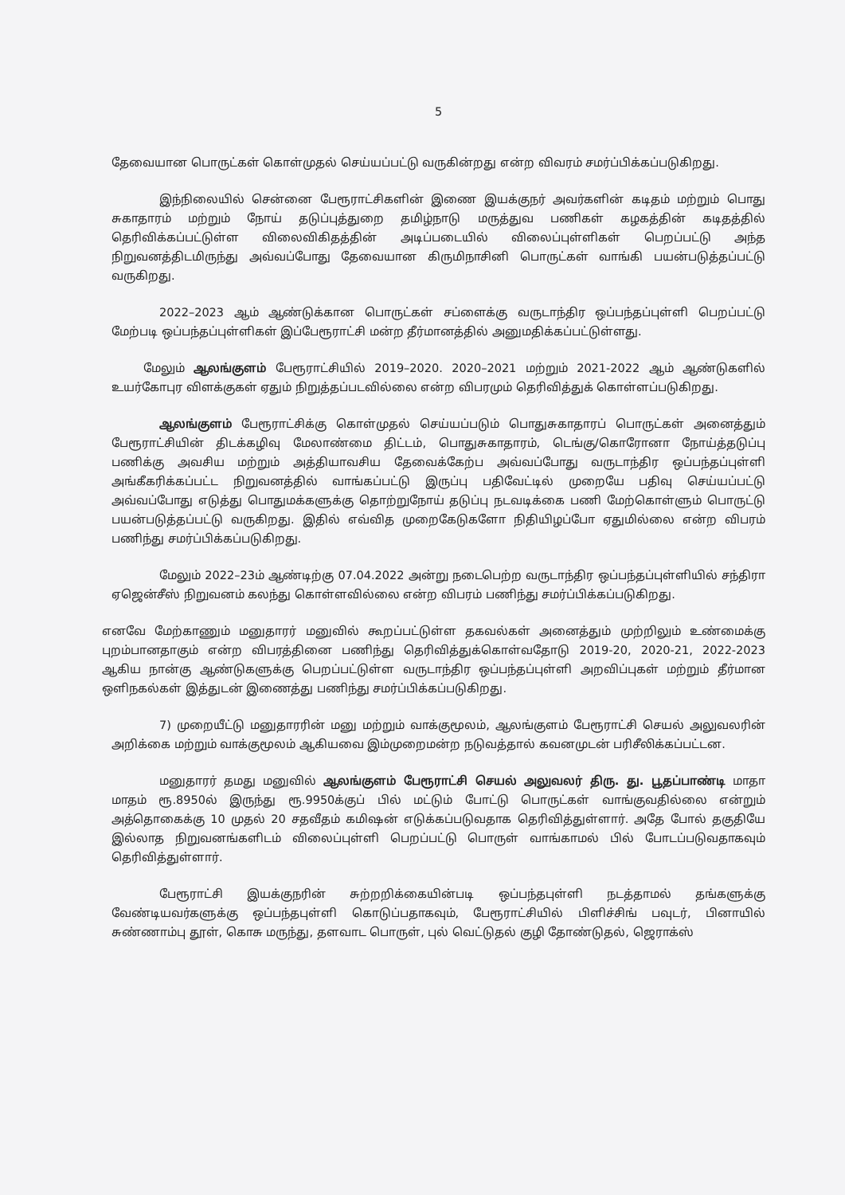5
தேவையான பொருட்கள் கொள்முதல் செய்யப்பட்டு வருகின்றது என்ற விவரம் சமர்ப்பிக்கப்படுகிறது.
இந்நிலையில் சென்னை பேரூராட்சிகளின் இணை இயக்குநர் அவர்களின் கடிதம் மற்றும் பொது சுகாதாரம் மற்றும் நோய் தடுப்புத்துறை தமிழ்நாடு மருத்துவ பணிகள் கழகத்தின் கடிதத்தில் தெரிவிக்கப்பட்டுள்ள விலைவிகிதத்தின் அடிப்படையில் விலைப்புள்ளிகள் பெறப்பட்டு அந்த நிறுவனத்திடமிருந்து அவ்வப்போது தேவையான கிருமிநாசினி பொருட்கள் வாங்கி பயன்படுத்தப்பட்டு வருகிறது.
2022–2023 ஆம் ஆண்டுக்கான பொருட்கள் சப்ளைக்கு வருடாந்திர ஒப்பந்தப்புள்ளி பெறப்பட்டு மேற்படி ஒப்பந்தப்புள்ளிகள் இப்பேரூராட்சி மன்ற தீர்மானத்தில் அனுமதிக்கப்பட்டுள்ளது.
மேலும் ஆலங்குளம் பேரூராட்சியில் 2019–2020. 2020–2021 மற்றும் 2021-2022 ஆம் ஆண்டுகளில் உயர்கோபுர விளக்குகள் ஏதும் நிறுத்தப்படவில்லை என்ற விபரமும் தெரிவித்துக் கொள்ளப்படுகிறது.
ஆலங்குளம் பேரூராட்சிக்கு கொள்முதல் செய்யப்படும் பொதுசுகாதாரப் பொருட்கள் அனைத்தும் பேரூராட்சியின் திடக்கழிவு மேலாண்மை திட்டம், பொதுசுகாதாரம், டெங்கு/கொரோனா நோய்த்தடுப்பு பணிக்கு அவசிய மற்றும் அத்தியாவசிய தேவைக்கேற்ப அவ்வப்போது வருடாந்திர ஒப்பந்தப்புள்ளி அங்கீகரிக்கப்பட்ட நிறுவனத்தில் வாங்கப்பட்டு இருப்பு பதிவேட்டில் முறையே பதிவு செய்யப்பட்டு அவ்வப்போது எடுத்து பொதுமக்களுக்கு தொற்றுநோய் தடுப்பு நடவடிக்கை பணி மேற்கொள்ளும் பொருட்டு பயன்படுத்தப்பட்டு வருகிறது. இதில் எவ்வித முறைகேடுகளோ நிதியிழப்போ ஏதுமில்லை என்ற விபரம் பணிந்து சமர்ப்பிக்கப்படுகிறது.
மேலும் 2022–23ம் ஆண்டிற்கு 07.04.2022 அன்று நடைபெற்ற வருடாந்திர ஒப்பந்தப்புள்ளியில் சந்திரா ஏஜென்சீஸ் நிறுவனம் கலந்து கொள்ளவில்லை என்ற விபரம் பணிந்து சமர்ப்பிக்கப்படுகிறது.
எனவே மேற்காணும் மனுதாரர் மனுவில் கூறப்பட்டுள்ள தகவல்கள் அனைத்தும் முற்றிலும் உண்மைக்கு புறம்பானதாகும் என்ற விபரத்தினை பணிந்து தெரிவித்துக்கொள்வதோடு 2019-20, 2020-21, 2022-2023 ஆகிய நான்கு ஆண்டுகளுக்கு பெறப்பட்டுள்ள வருடாந்திர ஒப்பந்தப்புள்ளி அறவிப்புகள் மற்றும் தீர்மான ஒளிநகல்கள் இத்துடன் இணைத்து பணிந்து சமர்ப்பிக்கப்படுகிறது.
7) முறையீட்டு மனுதாரரின் மனு மற்றும் வாக்குமூலம், ஆலங்குளம் பேரூராட்சி செயல் அலுவலரின் அறிக்கை மற்றும் வாக்குமூலம் ஆகியவை இம்முறைமன்ற நடுவத்தால் கவனமுடன் பரிசீலிக்கப்பட்டன.
மனுதாரர் தமது மனுவில் ஆலங்குளம் பேரூராட்சி செயல் அலுவலர் திரு. து. பூதப்பாண்டி மாதா மாதம் ரூ.8950ல் இருந்து ரூ.9950க்குப் பில் மட்டும் போட்டு பொருட்கள் வாங்குவதில்லை என்றும் அத்தொகைக்கு 10 முதல் 20 சதவீதம் கமிஷன் எடுக்கப்படுவதாக தெரிவித்துள்ளார். அதே போல் தகுதியே இல்லாத நிறுவனங்களிடம் விலைப்புள்ளி பெறப்பட்டு பொருள் வாங்காமல் பில் போடப்படுவதாகவும் தெரிவித்துள்ளார்.
பேரூராட்சி இயக்குநரின் சுற்றறிக்கையின்படி ஒப்பந்தபுள்ளி நடத்தாமல் தங்களுக்கு வேண்டியவர்களுக்கு ஒப்பந்தபுள்ளி கொடுப்பதாகவும், பேரூராட்சியில் பிளிச்சிங் பவுடர், பினாயில் சுண்ணாம்பு தூள், கொசு மருந்து, தளவாட பொருள், புல் வெட்டுதல் குழி தோண்டுதல், ஜெராக்ஸ்